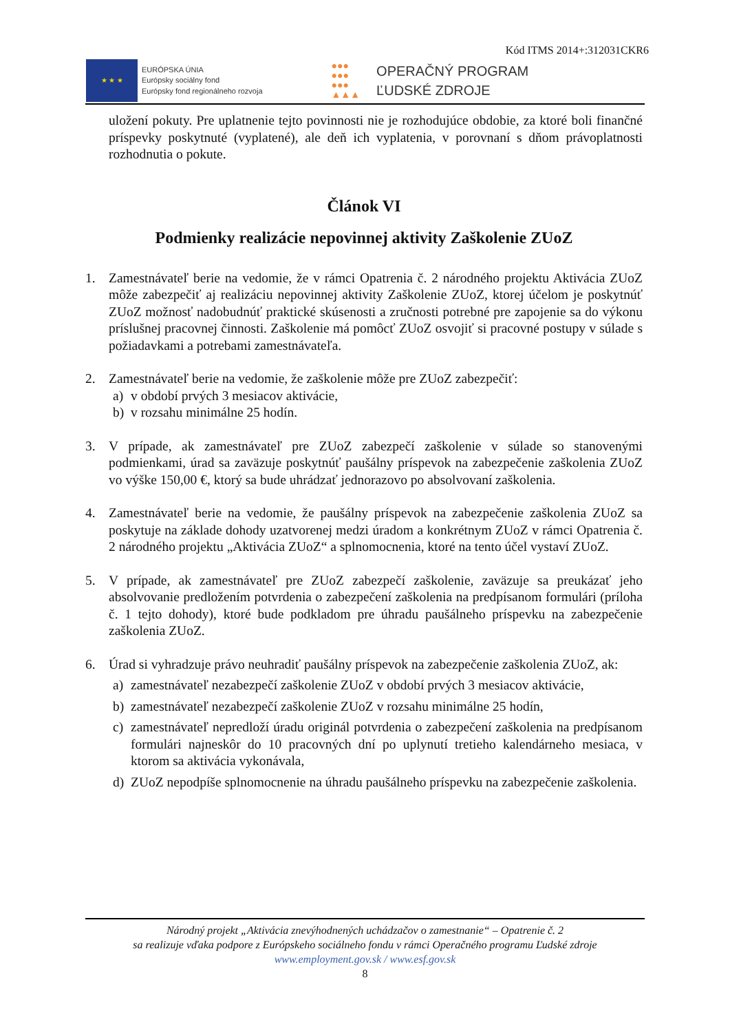Kód ITMS 2014+:312031CKR6
★ ★ ★
EURÓPSKA ÚNIA
Európsky sociálny fond
Európsky fond regionálneho rozvoja
●●●
●●●
●●●
▲▲▲
OPERAČNÝ PROGRAM
ĽUDSKÉ ZDROJE
uložení pokuty. Pre uplatnenie tejto povinnosti nie je rozhodujúce obdobie, za ktoré boli finančné príspevky poskytnuté (vyplatené), ale deň ich vyplatenia, v porovnaní s dňom právoplatnosti rozhodnutia o pokute.
Článok VI
Podmienky realizácie nepovinnej aktivity Zaškolenie ZUoZ
1. Zamestnávateľ berie na vedomie, že v rámci Opatrenia č. 2 národného projektu Aktivácia ZUoZ môže zabezpečiť aj realizáciu nepovinnej aktivity Zaškolenie ZUoZ, ktorej účelom je poskytnúť ZUoZ možnosť nadobudnúť praktické skúsenosti a zručnosti potrebné pre zapojenie sa do výkonu príslušnej pracovnej činnosti. Zaškolenie má pomôcť ZUoZ osvojiť si pracovné postupy v súlade s požiadavkami a potrebami zamestnávateľa.
2. Zamestnávateľ berie na vedomie, že zaškolenie môže pre ZUoZ zabezpečiť:
a) v období prvých 3 mesiacov aktivácie,
b) v rozsahu minimálne 25 hodín.
3. V prípade, ak zamestnávateľ pre ZUoZ zabezpečí zaškolenie v súlade so stanovenými podmienkami, úrad sa zaväzuje poskytnúť paušálny príspevok na zabezpečenie zaškolenia ZUoZ vo výške 150,00 €, ktorý sa bude uhrádzať jednorazovo po absolvovaní zaškolenia.
4. Zamestnávateľ berie na vedomie, že paušálny príspevok na zabezpečenie zaškolenia ZUoZ sa poskytuje na základe dohody uzatvorenej medzi úradom a konkrétnym ZUoZ v rámci Opatrenia č. 2 národného projektu „Aktivácia ZUoZ“ a splnomocnenia, ktoré na tento účel vystaví ZUoZ.
5. V prípade, ak zamestnávateľ pre ZUoZ zabezpečí zaškolenie, zaväzuje sa preukázať jeho absolvovanie predložením potvrdenia o zabezpečení zaškolenia na predpísanom formulári (príloha č. 1 tejto dohody), ktoré bude podkladom pre úhradu paušálneho príspevku na zabezpečenie zaškolenia ZUoZ.
6. Úrad si vyhradzuje právo neuhradiť paušálny príspevok na zabezpečenie zaškolenia ZUoZ, ak:
a) zamestnávateľ nezabezpečí zaškolenie ZUoZ v období prvých 3 mesiacov aktivácie,
b) zamestnávateľ nezabezpečí zaškolenie ZUoZ v rozsahu minimálne 25 hodín,
c) zamestnávateľ nepredloží úradu originál potvrdenia o zabezpečení zaškolenia na predpísanom formulári najneskôr do 10 pracovných dní po uplynutí tretieho kalendárneho mesiaca, v ktorom sa aktivácia vykonávala,
d) ZUoZ nepodpíše splnomocnenie na úhradu paušálneho príspevku na zabezpečenie zaškolenia.
Národný projekt „Aktivácia znevýhodnených uchádzačov o zamestnanie“ – Opatrenie č. 2
sa realizuje vďaka podpore z Európskeho sociálneho fondu v rámci Operačného programu Ľudské zdroje
www.employment.gov.sk / www.esf.gov.sk
8